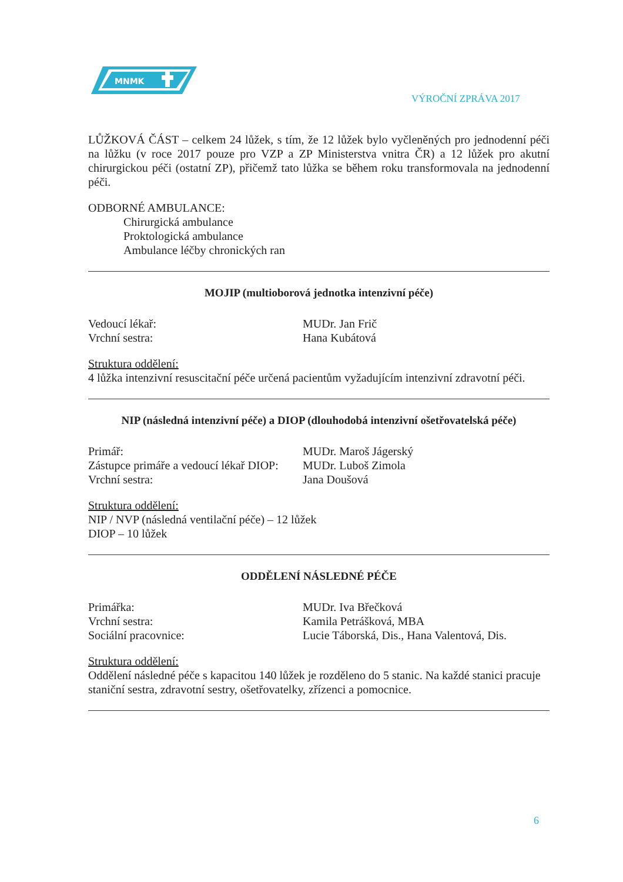MNMK
VÝROČNÍ ZPRÁVA 2017
LŮŽKOVÁ ČÁST – celkem 24 lůžek, s tím, že 12 lůžek bylo vyčleněných pro jednodenní péči na lůžku (v roce 2017 pouze pro VZP a ZP Ministerstva vnitra ČR) a 12 lůžek pro akutní chirurgickou péči (ostatní ZP), přičemž tato lůžka se během roku transformovala na jednodenní péči.
ODBORNÉ AMBULANCE:
Chirurgická ambulance
Proktologická ambulance
Ambulance léčby chronických ran
MOJIP (multioborová jednotka intenzivní péče)
Vedoucí lékař: MUDr. Jan Frič
Vrchní sestra: Hana Kubátová
Struktura oddělení:
4 lůžka intenzivní resuscitační péče určená pacientům vyžadujícím intenzivní zdravotní péči.
NIP (následná intenzivní péče) a DIOP (dlouhodobá intenzivní ošetřovatelská péče)
Primář: MUDr. Maroš Jágerský
Zástupce primáře a vedoucí lékař DIOP:
MUDr. Luboš Zimola
Vrchní sestra: Jana Doušová
Struktura oddělení:
NIP / NVP (následná ventilační péče) – 12 lůžek
DIOP – 10 lůžek
ODDĚLENÍ NÁSLEDNÉ PÉČE
Primářka: MUDr. Iva Břečková
Vrchní sestra: Kamila Petrášková, MBA
Sociální pracovnice: Lucie Táborská, Dis., Hana Valentová, Dis.
Struktura oddělení:
Oddělení následné péče s kapacitou 140 lůžek je rozděleno do 5 stanic. Na každé stanici pracuje staniční sestra, zdravotní sestry, ošetřovatelky, zřízenci a pomocnice.
6